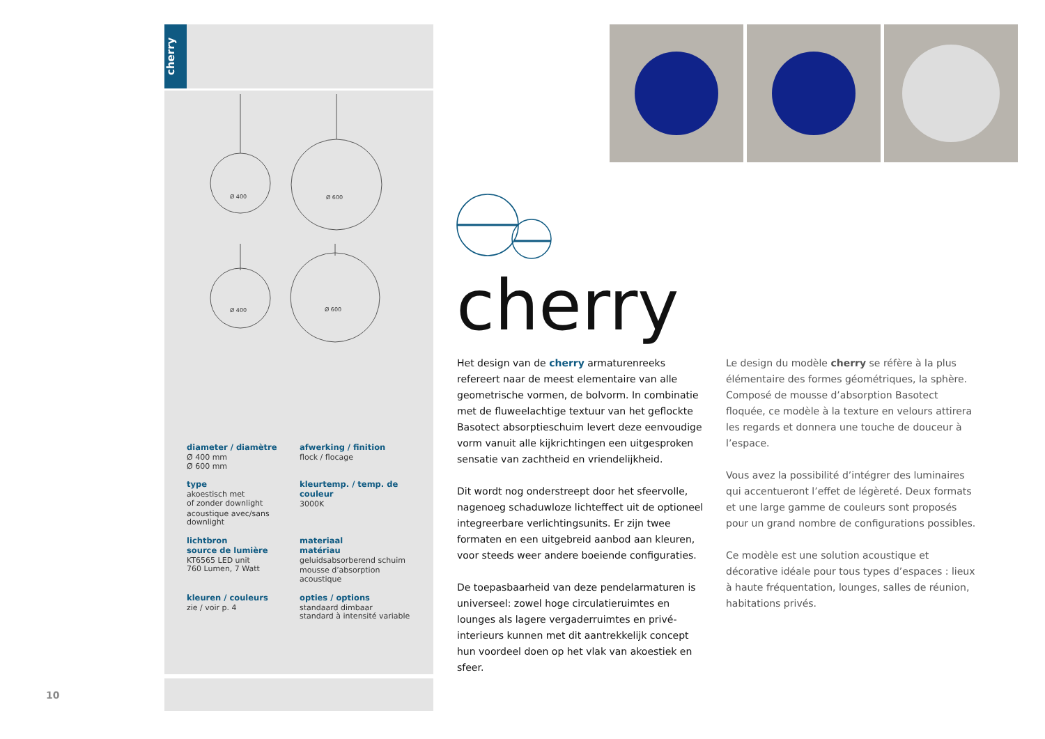cherry
Ø 400
Ø 600
Ø 400
Ø 600
diameter / diamètre
Ø 400 mm
Ø 600 mm
afwerking / finition
flock / flocage
type
akoestisch met
of zonder downlight
acoustique avec/sans
downlight
kleurtemp. / temp. de couleur
3000K
lichtbron
source de lumière
KT6565 LED unit
760 Lumen, 7 Watt
materiaal
matériau
geluidsabsorberend schuim
mousse d’absorption
acoustique
kleuren / couleurs
zie / voir p. 4
opties / options
standaard dimbaar
standard à intensité variable
10
cherry
Het design van de cherry armaturenreeks refereert naar de meest elementaire van alle geometrische vormen, de bolvorm. In combinatie met de fluweelachtige textuur van het geflockte Basotect absorptieschuim levert deze eenvoudige vorm vanuit alle kijkrichtingen een uitgesproken sensatie van zachtheid en vriendelijkheid.
Dit wordt nog onderstreept door het sfeervolle, nagenoeg schaduwloze lichteffect uit de optioneel integreerbare verlichtingsunits. Er zijn twee formaten en een uitgebreid aanbod aan kleuren, voor steeds weer andere boeiende configuraties.
De toepasbaarheid van deze pendelarmaturen is universeel: zowel hoge circulatieruimtes en lounges als lagere vergaderruimtes en privé-interieurs kunnen met dit aantrekkelijk concept hun voordeel doen op het vlak van akoestiek en sfeer.
Le design du modèle cherry se réfère à la plus élémentaire des formes géométriques, la sphère. Composé de mousse d’absorption Basotect floquée, ce modèle à la texture en velours attirera les regards et donnera une touche de douceur à l’espace.
Vous avez la possibilité d’intégrer des luminaires qui accentueront l’effet de légèreté. Deux formats et une large gamme de couleurs sont proposés pour un grand nombre de configurations possibles.
Ce modèle est une solution acoustique et décorative idéale pour tous types d’espaces : lieux à haute fréquentation, lounges, salles de réunion, habitations privés.